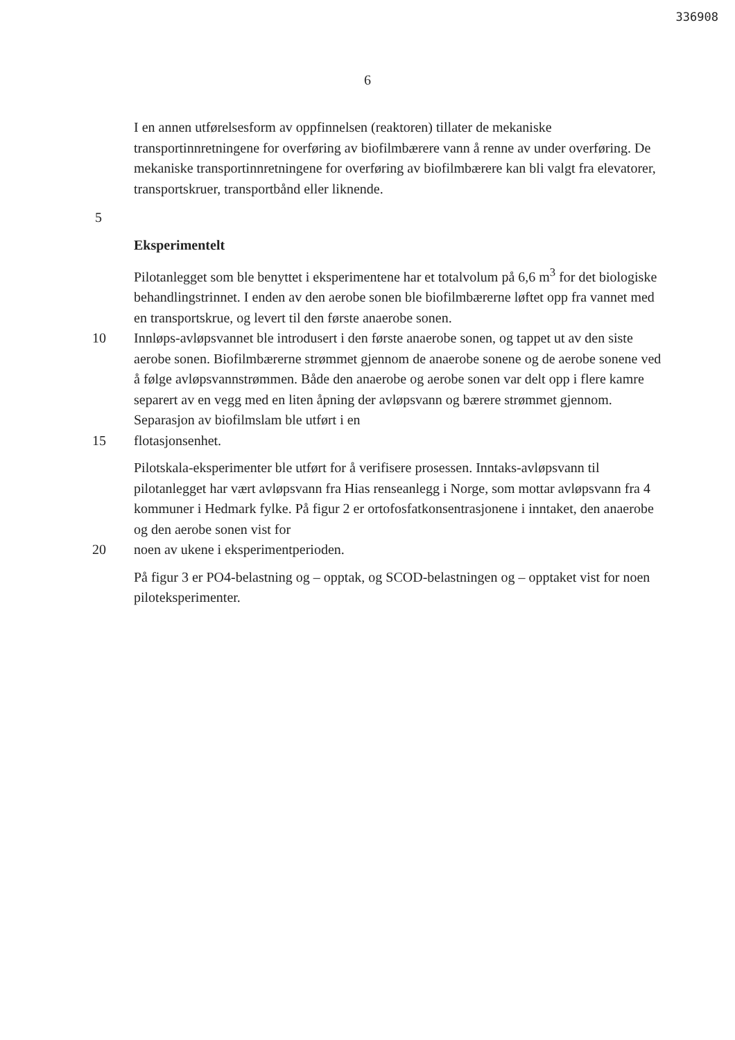336908
6
I en annen utførelsesform av oppfinnelsen (reaktoren) tillater de mekaniske transportinnretningene for overføring av biofilmbærere vann å renne av under overføring. De mekaniske transportinnretningene for overføring av biofilmbærere kan bli valgt fra elevatorer, transportskruer, transportbånd eller liknende.
5
Eksperimentelt
Pilotanlegget som ble benyttet i eksperimentene har et totalvolum på 6,6 m<sup>3</sup> for det biologiske behandlingstrinnet. I enden av den aerobe sonen ble biofilmbærerne løftet opp fra vannet med en transportskrue, og levert til den første anaerobe sonen.
10 Innløps-avløpsvannet ble introdusert i den første anaerobe sonen, og tappet ut av den siste aerobe sonen. Biofilmbærerne strømmet gjennom de anaerobe sonene og de aerobe sonene ved å følge avløpsvannstrømmen. Både den anaerobe og aerobe sonen var delt opp i flere kamre separert av en vegg med en liten åpning der avløpsvann og bærere strømmet gjennom. Separasjon av biofilmslam ble utført i en
15 flotasjonsenhet.
Pilotskala-eksperimenter ble utført for å verifisere prosessen. Inntaks-avløpsvann til pilotanlegget har vært avløpsvann fra Hias renseanlegg i Norge, som mottar avløpsvann fra 4 kommuner i Hedmark fylke. På figur 2 er ortofosfatkonsentrasjonene i inntaket, den anaerobe og den aerobe sonen vist for
20 noen av ukene i eksperimentperioden.
På figur 3 er PO4-belastning og – opptak, og SCOD-belastningen og – opptaket vist for noen piloteksperimenter.